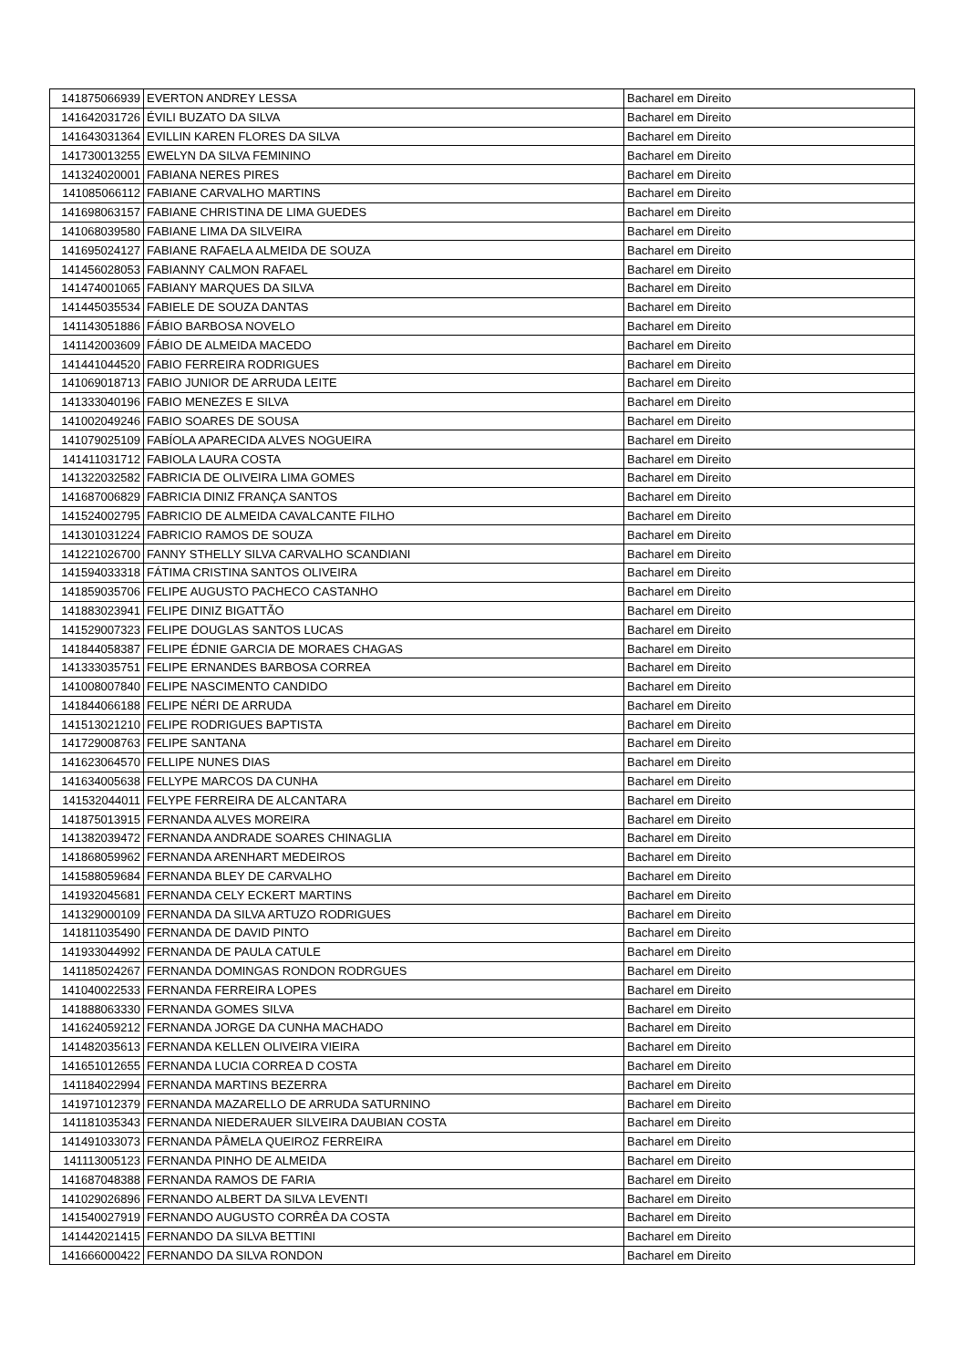| 141875066939 | EVERTON ANDREY LESSA | Bacharel em Direito |
| 141642031726 | ÉVILI BUZATO DA SILVA | Bacharel em Direito |
| 141643031364 | EVILLIN KAREN FLORES DA SILVA | Bacharel em Direito |
| 141730013255 | EWELYN DA SILVA FEMININO | Bacharel em Direito |
| 141324020001 | FABIANA NERES PIRES | Bacharel em Direito |
| 141085066112 | FABIANE CARVALHO MARTINS | Bacharel em Direito |
| 141698063157 | FABIANE CHRISTINA DE LIMA GUEDES | Bacharel em Direito |
| 141068039580 | FABIANE LIMA DA SILVEIRA | Bacharel em Direito |
| 141695024127 | FABIANE RAFAELA ALMEIDA DE SOUZA | Bacharel em Direito |
| 141456028053 | FABIANNY CALMON RAFAEL | Bacharel em Direito |
| 141474001065 | FABIANY MARQUES DA SILVA | Bacharel em Direito |
| 141445035534 | FABIELE DE SOUZA DANTAS | Bacharel em Direito |
| 141143051886 | FÁBIO BARBOSA NOVELO | Bacharel em Direito |
| 141142003609 | FÁBIO DE ALMEIDA MACEDO | Bacharel em Direito |
| 141441044520 | FABIO FERREIRA RODRIGUES | Bacharel em Direito |
| 141069018713 | FABIO JUNIOR DE ARRUDA LEITE | Bacharel em Direito |
| 141333040196 | FABIO MENEZES E SILVA | Bacharel em Direito |
| 141002049246 | FABIO SOARES DE SOUSA | Bacharel em Direito |
| 141079025109 | FABÍOLA APARECIDA ALVES NOGUEIRA | Bacharel em Direito |
| 141411031712 | FABIOLA LAURA COSTA | Bacharel em Direito |
| 141322032582 | FABRICIA DE OLIVEIRA LIMA GOMES | Bacharel em Direito |
| 141687006829 | FABRICIA DINIZ FRANÇA SANTOS | Bacharel em Direito |
| 141524002795 | FABRICIO DE ALMEIDA CAVALCANTE FILHO | Bacharel em Direito |
| 141301031224 | FABRICIO RAMOS DE SOUZA | Bacharel em Direito |
| 141221026700 | FANNY STHELLY SILVA CARVALHO SCANDIANI | Bacharel em Direito |
| 141594033318 | FÁTIMA CRISTINA SANTOS OLIVEIRA | Bacharel em Direito |
| 141859035706 | FELIPE AUGUSTO PACHECO CASTANHO | Bacharel em Direito |
| 141883023941 | FELIPE DINIZ BIGATTÃO | Bacharel em Direito |
| 141529007323 | FELIPE DOUGLAS SANTOS LUCAS | Bacharel em Direito |
| 141844058387 | FELIPE ÉDNIE GARCIA DE MORAES CHAGAS | Bacharel em Direito |
| 141333035751 | FELIPE ERNANDES BARBOSA CORREA | Bacharel em Direito |
| 141008007840 | FELIPE NASCIMENTO CANDIDO | Bacharel em Direito |
| 141844066188 | FELIPE NÉRI DE ARRUDA | Bacharel em Direito |
| 141513021210 | FELIPE RODRIGUES BAPTISTA | Bacharel em Direito |
| 141729008763 | FELIPE SANTANA | Bacharel em Direito |
| 141623064570 | FELLIPE NUNES DIAS | Bacharel em Direito |
| 141634005638 | FELLYPE MARCOS DA CUNHA | Bacharel em Direito |
| 141532044011 | FELYPE FERREIRA DE ALCANTARA | Bacharel em Direito |
| 141875013915 | FERNANDA ALVES MOREIRA | Bacharel em Direito |
| 141382039472 | FERNANDA ANDRADE SOARES CHINAGLIA | Bacharel em Direito |
| 141868059962 | FERNANDA ARENHART MEDEIROS | Bacharel em Direito |
| 141588059684 | FERNANDA BLEY DE CARVALHO | Bacharel em Direito |
| 141932045681 | FERNANDA CELY ECKERT MARTINS | Bacharel em Direito |
| 141329000109 | FERNANDA DA SILVA ARTUZO RODRIGUES | Bacharel em Direito |
| 141811035490 | FERNANDA DE DAVID PINTO | Bacharel em Direito |
| 141933044992 | FERNANDA DE PAULA CATULE | Bacharel em Direito |
| 141185024267 | FERNANDA DOMINGAS RONDON RODRGUES | Bacharel em Direito |
| 141040022533 | FERNANDA FERREIRA LOPES | Bacharel em Direito |
| 141888063330 | FERNANDA GOMES SILVA | Bacharel em Direito |
| 141624059212 | FERNANDA JORGE DA CUNHA MACHADO | Bacharel em Direito |
| 141482035613 | FERNANDA KELLEN OLIVEIRA VIEIRA | Bacharel em Direito |
| 141651012655 | FERNANDA LUCIA CORREA D COSTA | Bacharel em Direito |
| 141184022994 | FERNANDA MARTINS BEZERRA | Bacharel em Direito |
| 141971012379 | FERNANDA MAZARELLO DE ARRUDA SATURNINO | Bacharel em Direito |
| 141181035343 | FERNANDA NIEDERAUER SILVEIRA DAUBIAN COSTA | Bacharel em Direito |
| 141491033073 | FERNANDA PÂMELA QUEIROZ FERREIRA | Bacharel em Direito |
| 141113005123 | FERNANDA PINHO DE ALMEIDA | Bacharel em Direito |
| 141687048388 | FERNANDA RAMOS DE FARIA | Bacharel em Direito |
| 141029026896 | FERNANDO ALBERT DA SILVA LEVENTI | Bacharel em Direito |
| 141540027919 | FERNANDO AUGUSTO CORRÊA DA COSTA | Bacharel em Direito |
| 141442021415 | FERNANDO DA SILVA BETTINI | Bacharel em Direito |
| 141666000422 | FERNANDO DA SILVA RONDON | Bacharel em Direito |